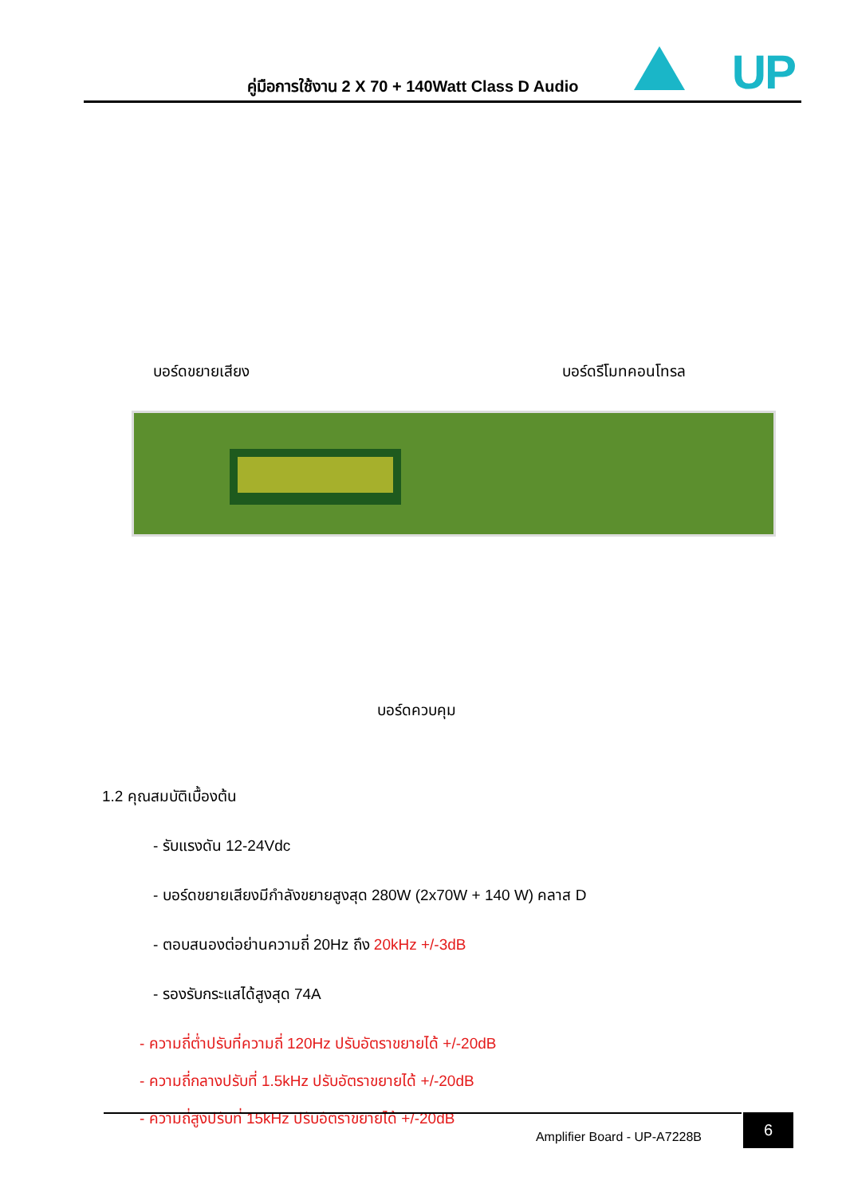คู่มือการใช้งาน 2 X 70 + 140Watt Class D Audio
UP
บอร์ดขยายเสียง บอร์ดรีโมทคอนโทรล
บอร์ดควบคุม
1.2 คุณสมบัติเบื้องต้น
- รับแรงดัน 12-24Vdc
- บอร์ดขยายเสียงมีกำลังขยายสูงสุด 280W (2x70W + 140 W) คลาส D
- ตอบสนองต่อย่านความถี่ 20Hz ถึง 20kHz +/-3dB
- รองรับกระแสได้สูงสุด 74A
- ความถี่ต่ำปรับที่ความถี่ 120Hz ปรับอัตราขยายได้ +/-20dB
- ความถี่กลางปรับที่ 1.5kHz ปรับอัตราขยายได้ +/-20dB
- ความถี่สูงปรับที่ 15kHz ปรับอัตราขยายได้ +/-20dB
Amplifier Board - UP-A7228B 6